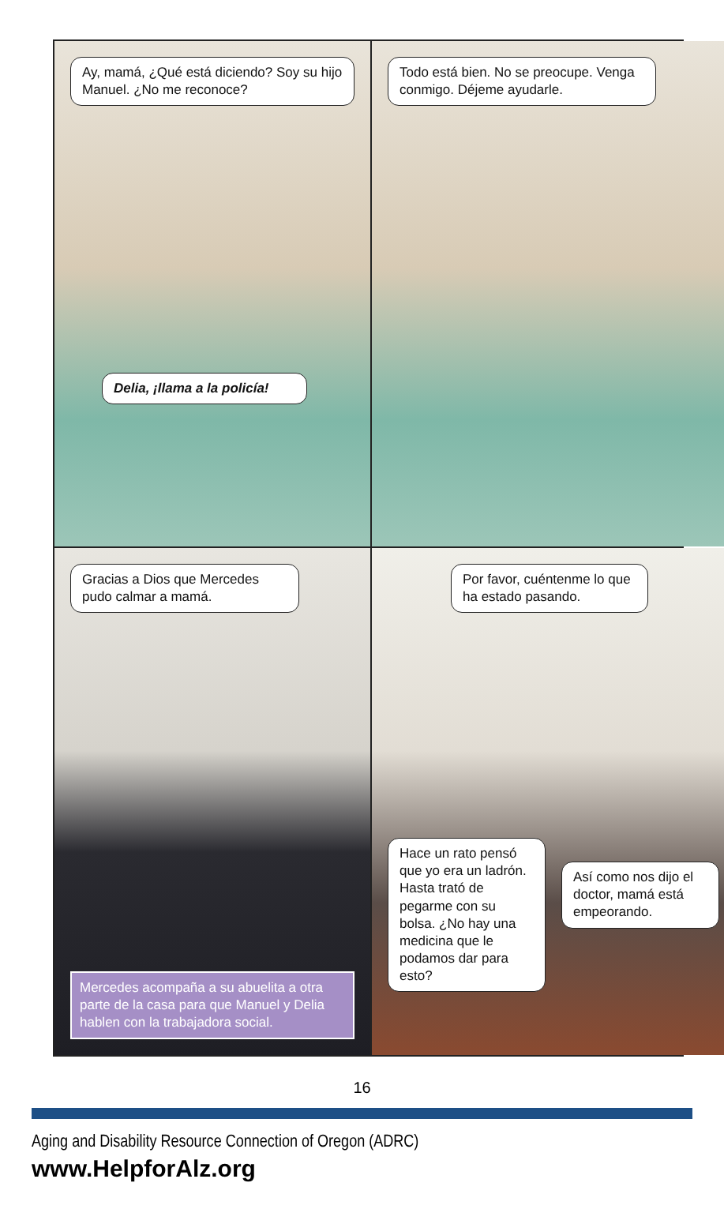Ay, mamá, ¿Qué está diciendo? Soy su hijo Manuel. ¿No me reconoce?
Delia, ¡llama a la policía!
Todo está bien. No se preocupe. Venga conmigo. Déjeme ayudarle.
Gracias a Dios que Mercedes pudo calmar a mamá.
Mercedes acompaña a su abuelita a otra parte de la casa para que Manuel y Delia hablen con la trabajadora social.
Por favor, cuéntenme lo que ha estado pasando.
Hace un rato pensó que yo era un ladrón. Hasta trató de pegarme con su bolsa. ¿No hay una medicina que le podamos dar para esto?
Así como nos dijo el doctor, mamá está empeorando.
16
Aging and Disability Resource Connection of Oregon (ADRC)
www.HelpforAlz.org